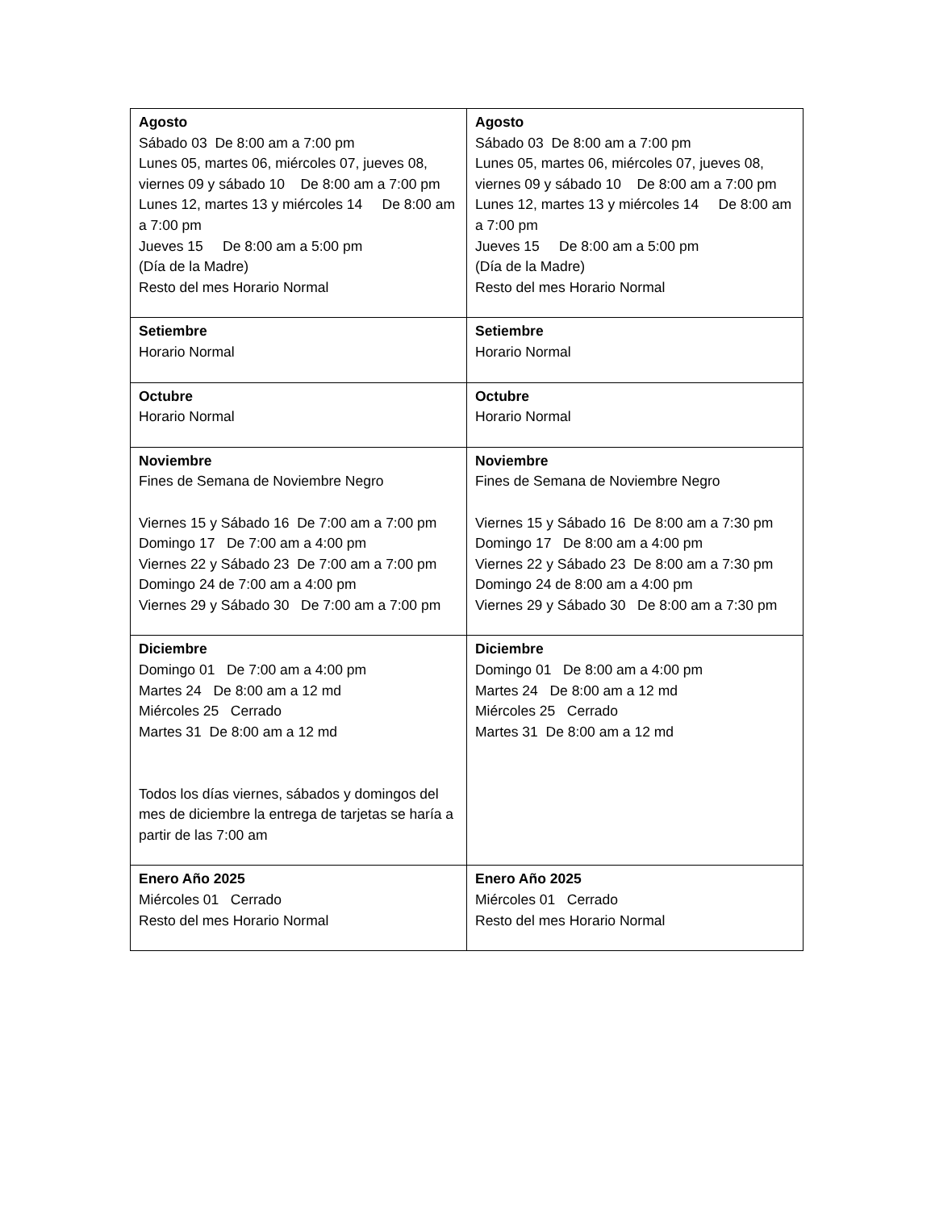| Agosto Sábado 03 De 8:00 am a 7:00 pm Lunes 05, martes 06, miércoles 07, jueves 08, viernes 09 y sábado 10 De 8:00 am a 7:00 pm Lunes 12, martes 13 y miércoles 14 De 8:00 am a 7:00 pm Jueves 15 De 8:00 am a 5:00 pm (Día de la Madre) Resto del mes Horario Normal | Agosto Sábado 03 De 8:00 am a 7:00 pm Lunes 05, martes 06, miércoles 07, jueves 08, viernes 09 y sábado 10 De 8:00 am a 7:00 pm Lunes 12, martes 13 y miércoles 14 De 8:00 am a 7:00 pm Jueves 15 De 8:00 am a 5:00 pm (Día de la Madre) Resto del mes Horario Normal |
| Setiembre Horario Normal | Setiembre Horario Normal |
| Octubre Horario Normal | Octubre Horario Normal |
| Noviembre Fines de Semana de Noviembre Negro Viernes 15 y Sábado 16 De 7:00 am a 7:00 pm Domingo 17 De 7:00 am a 4:00 pm Viernes 22 y Sábado 23 De 7:00 am a 7:00 pm Domingo 24 de 7:00 am a 4:00 pm Viernes 29 y Sábado 30 De 7:00 am a 7:00 pm | Noviembre Fines de Semana de Noviembre Negro Viernes 15 y Sábado 16 De 8:00 am a 7:30 pm Domingo 17 De 8:00 am a 4:00 pm Viernes 22 y Sábado 23 De 8:00 am a 7:30 pm Domingo 24 de 8:00 am a 4:00 pm Viernes 29 y Sábado 30 De 8:00 am a 7:30 pm |
| Diciembre Domingo 01 De 7:00 am a 4:00 pm Martes 24 De 8:00 am a 12 md Miércoles 25 Cerrado Martes 31 De 8:00 am a 12 md Todos los días viernes, sábados y domingos del mes de diciembre la entrega de tarjetas se haría a partir de las 7:00 am | Diciembre Domingo 01 De 8:00 am a 4:00 pm Martes 24 De 8:00 am a 12 md Miércoles 25 Cerrado Martes 31 De 8:00 am a 12 md |
| Enero Año 2025 Miércoles 01 Cerrado Resto del mes Horario Normal | Enero Año 2025 Miércoles 01 Cerrado Resto del mes Horario Normal |